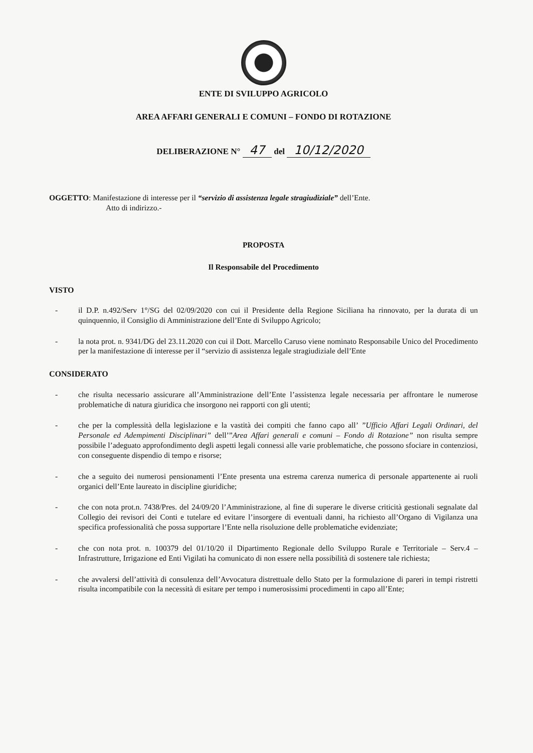ENTE DI SVILUPPO AGRICOLO
AREA AFFARI GENERALI E COMUNI – FONDO DI ROTAZIONE
DELIBERAZIONE N° 47 del 10/12/2020
OGGETTO: Manifestazione di interesse per il “servizio di assistenza legale stragiudiziale” dell’Ente.
Atto di indirizzo.-
PROPOSTA
Il Responsabile del Procedimento
VISTO
- il D.P. n.492/Serv 1°/SG del 02/09/2020 con cui il Presidente della Regione Siciliana ha rinnovato, per la durata di un quinquennio, il Consiglio di Amministrazione dell’Ente di Sviluppo Agricolo;
- la nota prot. n. 9341/DG del 23.11.2020 con cui il Dott. Marcello Caruso viene nominato Responsabile Unico del Procedimento per la manifestazione di interesse per il “servizio di assistenza legale stragiudiziale dell’Ente
CONSIDERATO
- che risulta necessario assicurare all’Amministrazione dell’Ente l’assistenza legale necessaria per affrontare le numerose problematiche di natura giuridica che insorgono nei rapporti con gli utenti;
- che per la complessità della legislazione e la vastità dei compiti che fanno capo all’ ”Ufficio Affari Legali Ordinari, del Personale ed Adempimenti Disciplinari” dell’”Area Affari generali e comuni – Fondo di Rotazione” non risulta sempre possibile l’adeguato approfondimento degli aspetti legali connessi alle varie problematiche, che possono sfociare in contenziosi, con conseguente dispendio di tempo e risorse;
- che a seguito dei numerosi pensionamenti l’Ente presenta una estrema carenza numerica di personale appartenente ai ruoli organici dell’Ente laureato in discipline giuridiche;
- che con nota prot.n. 7438/Pres. del 24/09/20 l’Amministrazione, al fine di superare le diverse criticità gestionali segnalate dal Collegio dei revisori dei Conti e tutelare ed evitare l’insorgere di eventuali danni, ha richiesto all’Organo di Vigilanza una specifica professionalità che possa supportare l’Ente nella risoluzione delle problematiche evidenziate;
- che con nota prot. n. 100379 del 01/10/20 il Dipartimento Regionale dello Sviluppo Rurale e Territoriale – Serv.4 – Infrastrutture, Irrigazione ed Enti Vigilati ha comunicato di non essere nella possibilità di sostenere tale richiesta;
- che avvalersi dell’attività di consulenza dell’Avvocatura distrettuale dello Stato per la formulazione di pareri in tempi ristretti risulta incompatibile con la necessità di esitare per tempo i numerosissimi procedimenti in capo all’Ente;